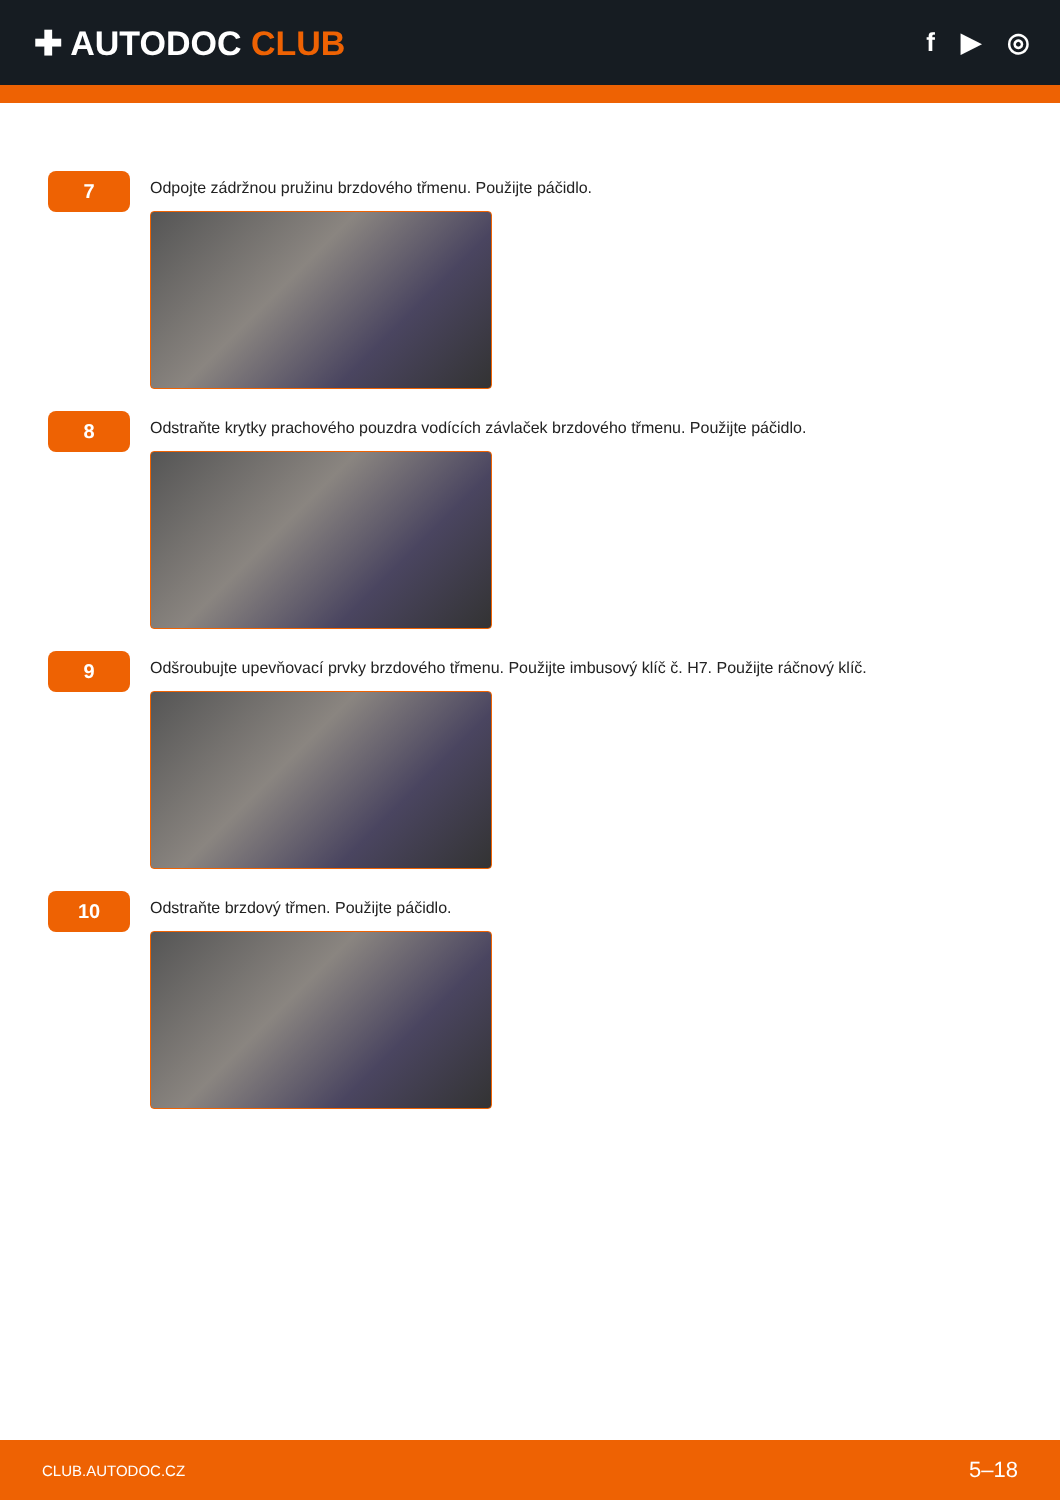✚ AUTODOC CLUB
f ▶ ◎
7
Odpojte zádržnou pružinu brzdového třmenu. Použijte páčidlo.
8
Odstraňte krytky prachového pouzdra vodících závlaček brzdového třmenu. Použijte páčidlo.
9
Odšroubujte upevňovací prvky brzdového třmenu. Použijte imbusový klíč č. H7. Použijte ráčnový klíč.
10
Odstraňte brzdový třmen. Použijte páčidlo.
CLUB.AUTODOC.CZ 5–18